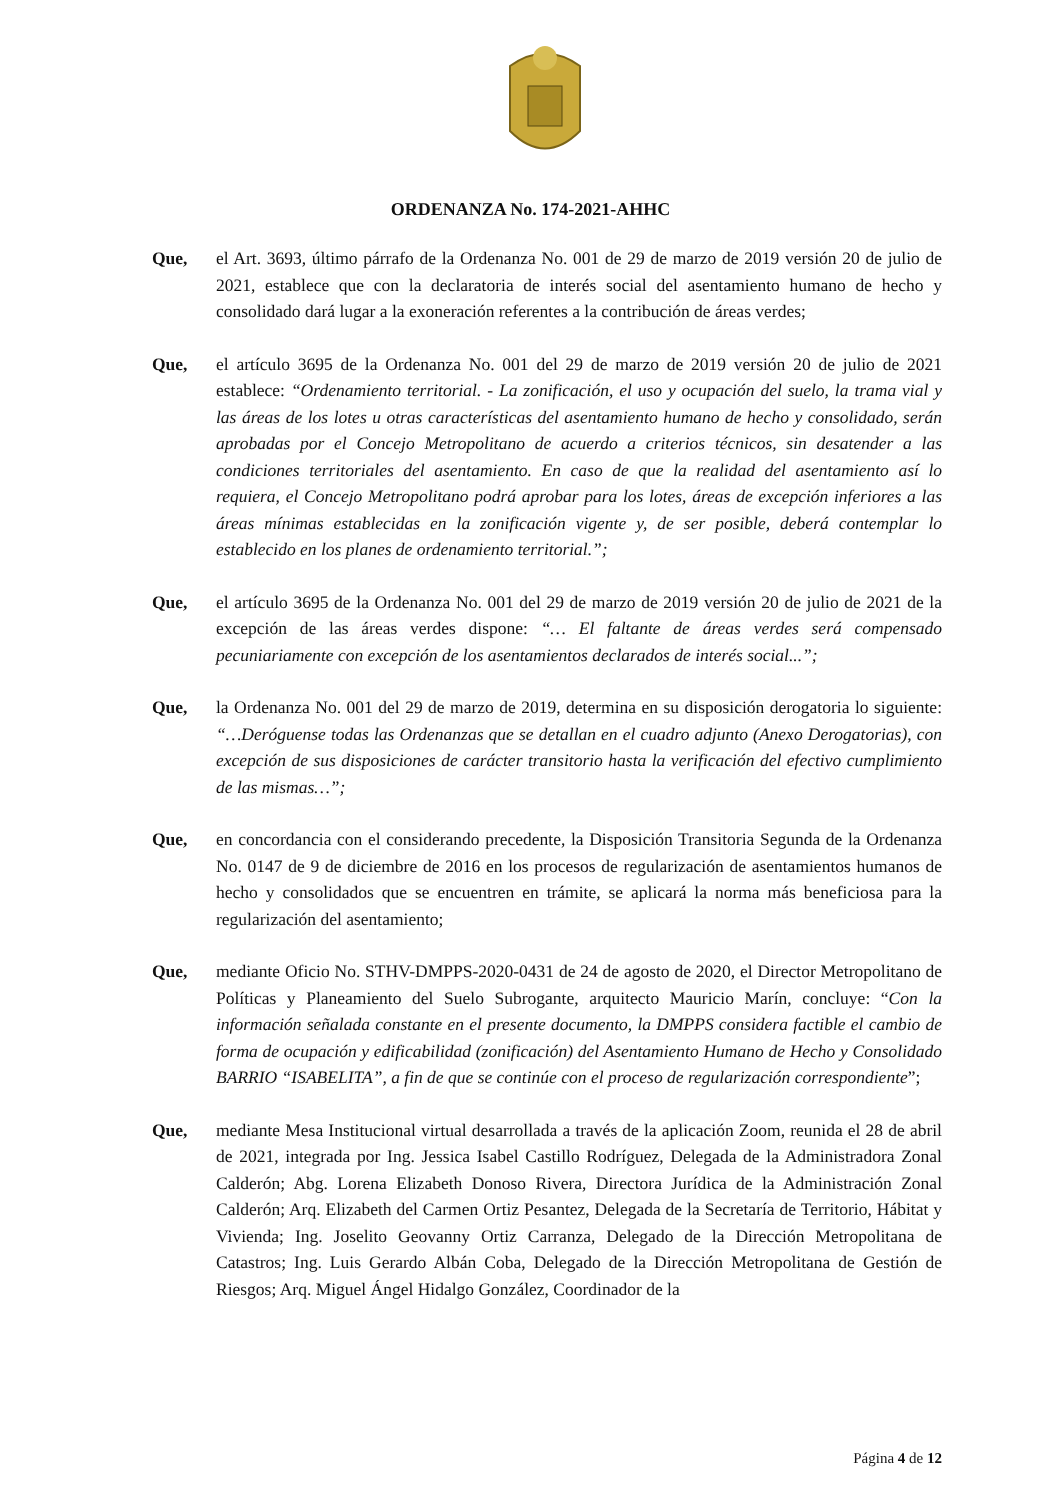ORDENANZA No. 174-2021-AHHC
Que, el Art. 3693, último párrafo de la Ordenanza No. 001 de 29 de marzo de 2019 versión 20 de julio de 2021, establece que con la declaratoria de interés social del asentamiento humano de hecho y consolidado dará lugar a la exoneración referentes a la contribución de áreas verdes;
Que, el artículo 3695 de la Ordenanza No. 001 del 29 de marzo de 2019 versión 20 de julio de 2021 establece: “Ordenamiento territorial. - La zonificación, el uso y ocupación del suelo, la trama vial y las áreas de los lotes u otras características del asentamiento humano de hecho y consolidado, serán aprobadas por el Concejo Metropolitano de acuerdo a criterios técnicos, sin desatender a las condiciones territoriales del asentamiento. En caso de que la realidad del asentamiento así lo requiera, el Concejo Metropolitano podrá aprobar para los lotes, áreas de excepción inferiores a las áreas mínimas establecidas en la zonificación vigente y, de ser posible, deberá contemplar lo establecido en los planes de ordenamiento territorial.”;
Que, el artículo 3695 de la Ordenanza No. 001 del 29 de marzo de 2019 versión 20 de julio de 2021 de la excepción de las áreas verdes dispone: “… El faltante de áreas verdes será compensado pecuniariamente con excepción de los asentamientos declarados de interés social...”;
Que, la Ordenanza No. 001 del 29 de marzo de 2019, determina en su disposición derogatoria lo siguiente: “…Deróguense todas las Ordenanzas que se detallan en el cuadro adjunto (Anexo Derogatorias), con excepción de sus disposiciones de carácter transitorio hasta la verificación del efectivo cumplimiento de las mismas…”;
Que, en concordancia con el considerando precedente, la Disposición Transitoria Segunda de la Ordenanza No. 0147 de 9 de diciembre de 2016 en los procesos de regularización de asentamientos humanos de hecho y consolidados que se encuentren en trámite, se aplicará la norma más beneficiosa para la regularización del asentamiento;
Que, mediante Oficio No. STHV-DMPPS-2020-0431 de 24 de agosto de 2020, el Director Metropolitano de Políticas y Planeamiento del Suelo Subrogante, arquitecto Mauricio Marín, concluye: “Con la información señalada constante en el presente documento, la DMPPS considera factible el cambio de forma de ocupación y edificabilidad (zonificación) del Asentamiento Humano de Hecho y Consolidado BARRIO “ISABELITA”, a fin de que se continúe con el proceso de regularización correspondiente”;
Que, mediante Mesa Institucional virtual desarrollada a través de la aplicación Zoom, reunida el 28 de abril de 2021, integrada por Ing. Jessica Isabel Castillo Rodríguez, Delegada de la Administradora Zonal Calderón; Abg. Lorena Elizabeth Donoso Rivera, Directora Jurídica de la Administración Zonal Calderón; Arq. Elizabeth del Carmen Ortiz Pesantez, Delegada de la Secretaría de Territorio, Hábitat y Vivienda; Ing. Joselito Geovanny Ortiz Carranza, Delegado de la Dirección Metropolitana de Catastros; Ing. Luis Gerardo Albán Coba, Delegado de la Dirección Metropolitana de Gestión de Riesgos; Arq. Miguel Ángel Hidalgo González, Coordinador de la
Página 4 de 12